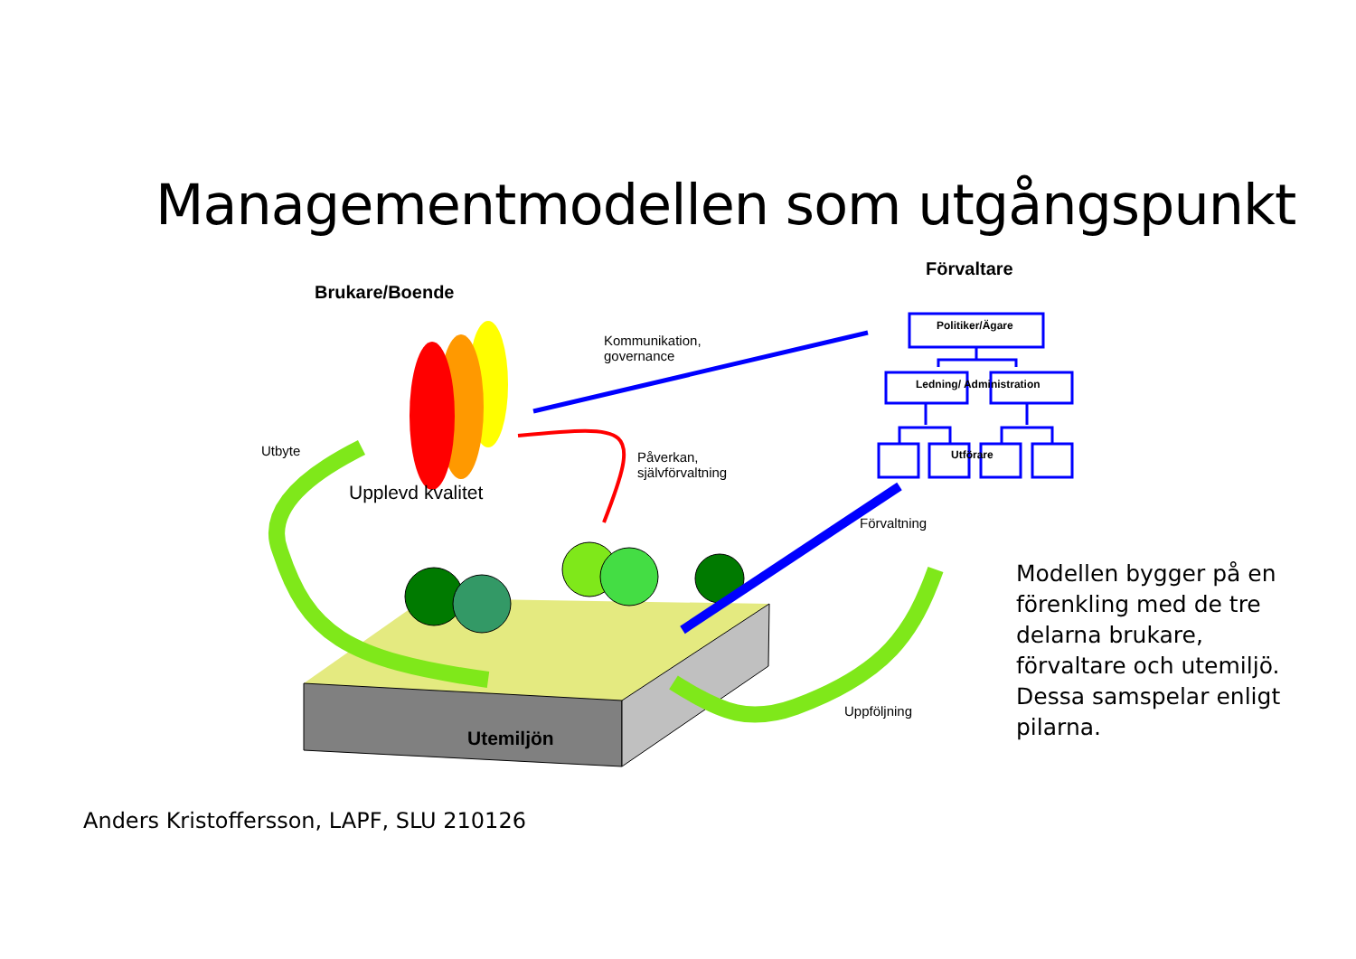Managementmodellen som utgångspunkt
Brukare/Boende
Förvaltare
Kommunikation,
governance
Politiker/Ägare
Ledning/ Administration
Utförare
Utbyte
Upplevd kvalitet
Påverkan,
självförvaltning
Förvaltning
Uppföljning
Utemiljön
Modellen bygger på en
förenkling med de tre
delarna brukare,
förvaltare och utemiljö.
Dessa samspelar enligt
pilarna.
Anders Kristoffersson, LAPF, SLU 210126